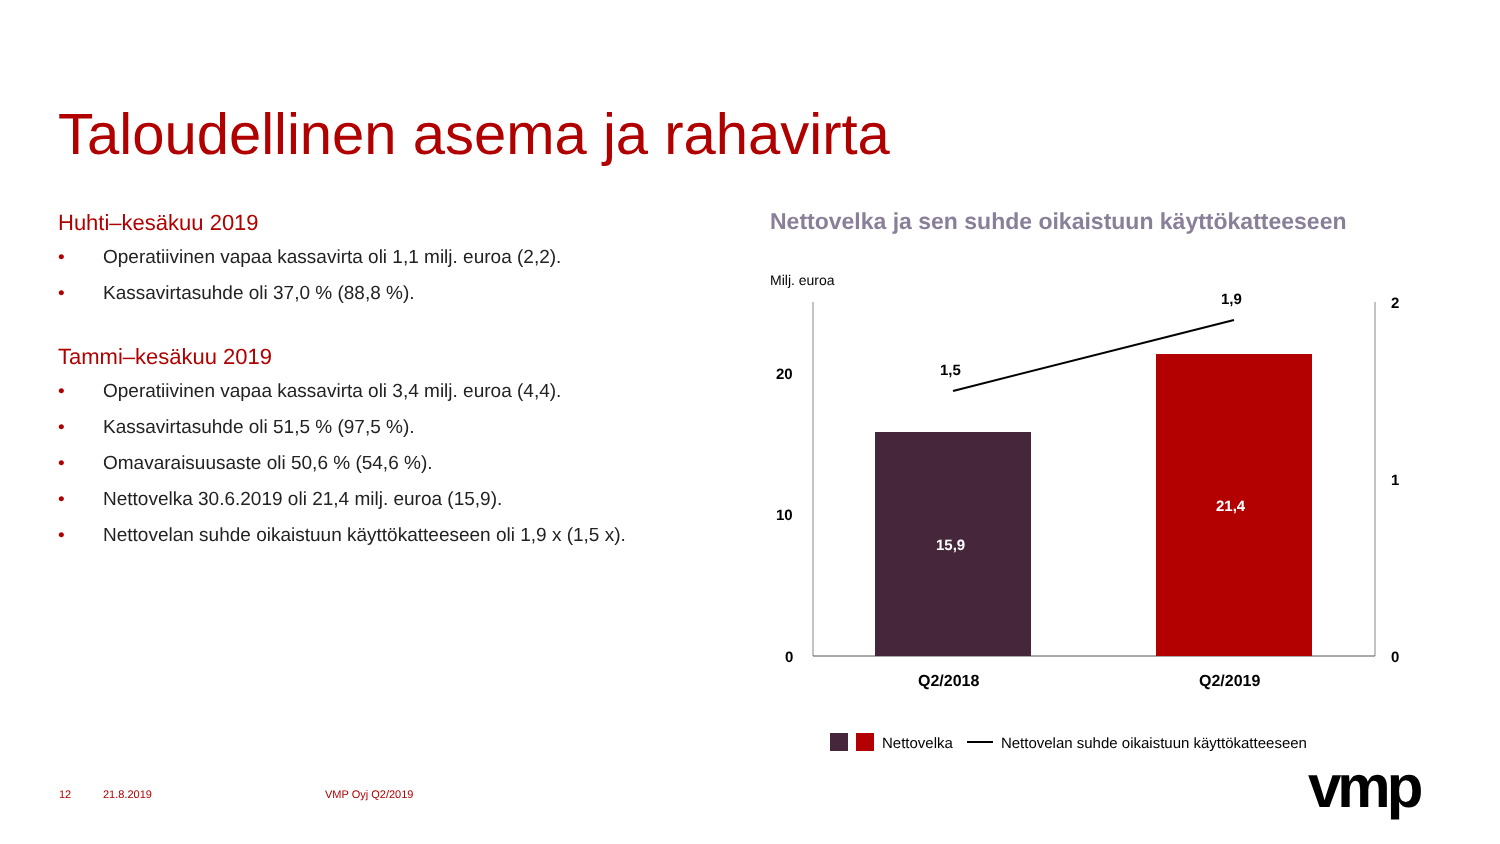Taloudellinen asema ja rahavirta
Huhti–kesäkuu 2019
• Operatiivinen vapaa kassavirta oli 1,1 milj. euroa (2,2).
• Kassavirtasuhde oli 37,0 % (88,8 %).
Tammi–kesäkuu 2019
• Operatiivinen vapaa kassavirta oli 3,4 milj. euroa (4,4).
• Kassavirtasuhde oli 51,5 % (97,5 %).
• Omavaraisuusaste oli 50,6 % (54,6 %).
• Nettovelka 30.6.2019 oli 21,4 milj. euroa (15,9).
• Nettovelan suhde oikaistuun käyttökatteeseen oli 1,9 x (1,5 x).
Nettovelka ja sen suhde oikaistuun käyttökatteeseen
Milj. euroa
20
10
0
2
1
0
1,5
1,9
15,9
21,4
Q2/2018 Q2/2019
Nettovelka Nettovelan suhde oikaistuun käyttökatteeseen
12 21.8.2019 VMP Oyj Q2/2019 vmp